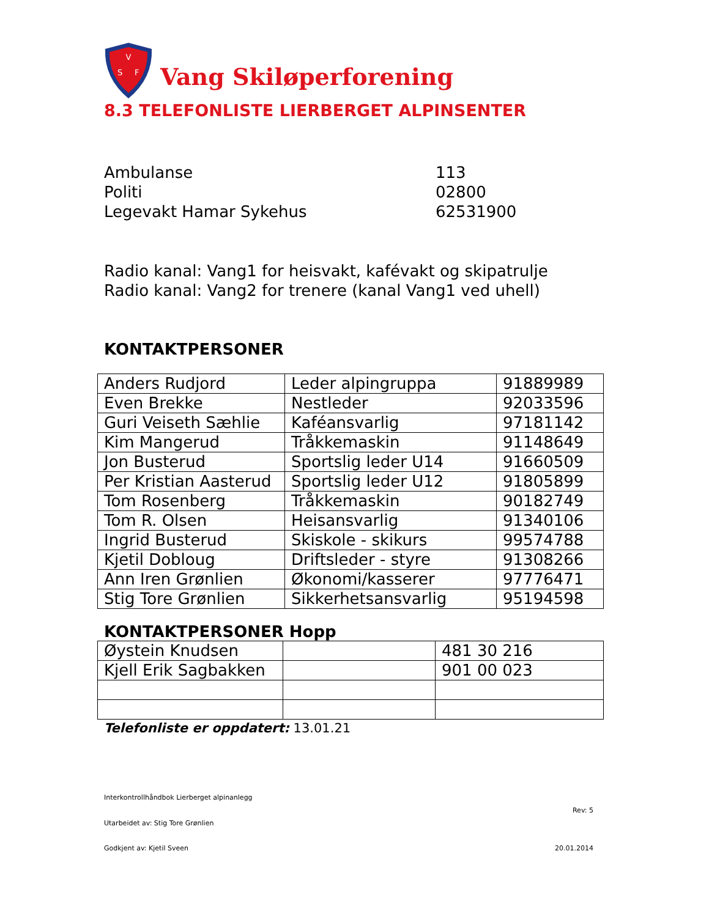V
S
F
Vang Skiløperforening
8.3 TELEFONLISTE LIERBERGET ALPINSENTER
Ambulanse 113
Politi 02800
Legevakt Hamar Sykehus 62531900
Radio kanal: Vang1 for heisvakt, kafévakt og skipatrulje
Radio kanal: Vang2 for trenere (kanal Vang1 ved uhell)
KONTAKTPERSONER
| Anders Rudjord | Leder alpingruppa | 91889989 |
| Even Brekke | Nestleder | 92033596 |
| Guri Veiseth Sæhlie | Kaféansvarlig | 97181142 |
| Kim Mangerud | Tråkkemaskin | 91148649 |
| Jon Busterud | Sportslig leder U14 | 91660509 |
| Per Kristian Aasterud | Sportslig leder U12 | 91805899 |
| Tom Rosenberg | Tråkkemaskin | 90182749 |
| Tom R. Olsen | Heisansvarlig | 91340106 |
| Ingrid Busterud | Skiskole - skikurs | 99574788 |
| Kjetil Dobloug | Driftsleder - styre | 91308266 |
| Ann Iren Grønlien | Økonomi/kasserer | 97776471 |
| Stig Tore Grønlien | Sikkerhetsansvarlig | 95194598 |
KONTAKTPERSONER Hopp
| Øystein Knudsen | | 481 30 216 |
| Kjell Erik Sagbakken | | 901 00 023 |
Telefonliste er oppdatert: 13.01.21
Interkontrollhåndbok Lierberget alpinanlegg
Rev: 5
Utarbeidet av: Stig Tore Grønlien
Godkjent av: Kjetil Sveen 20.01.2014